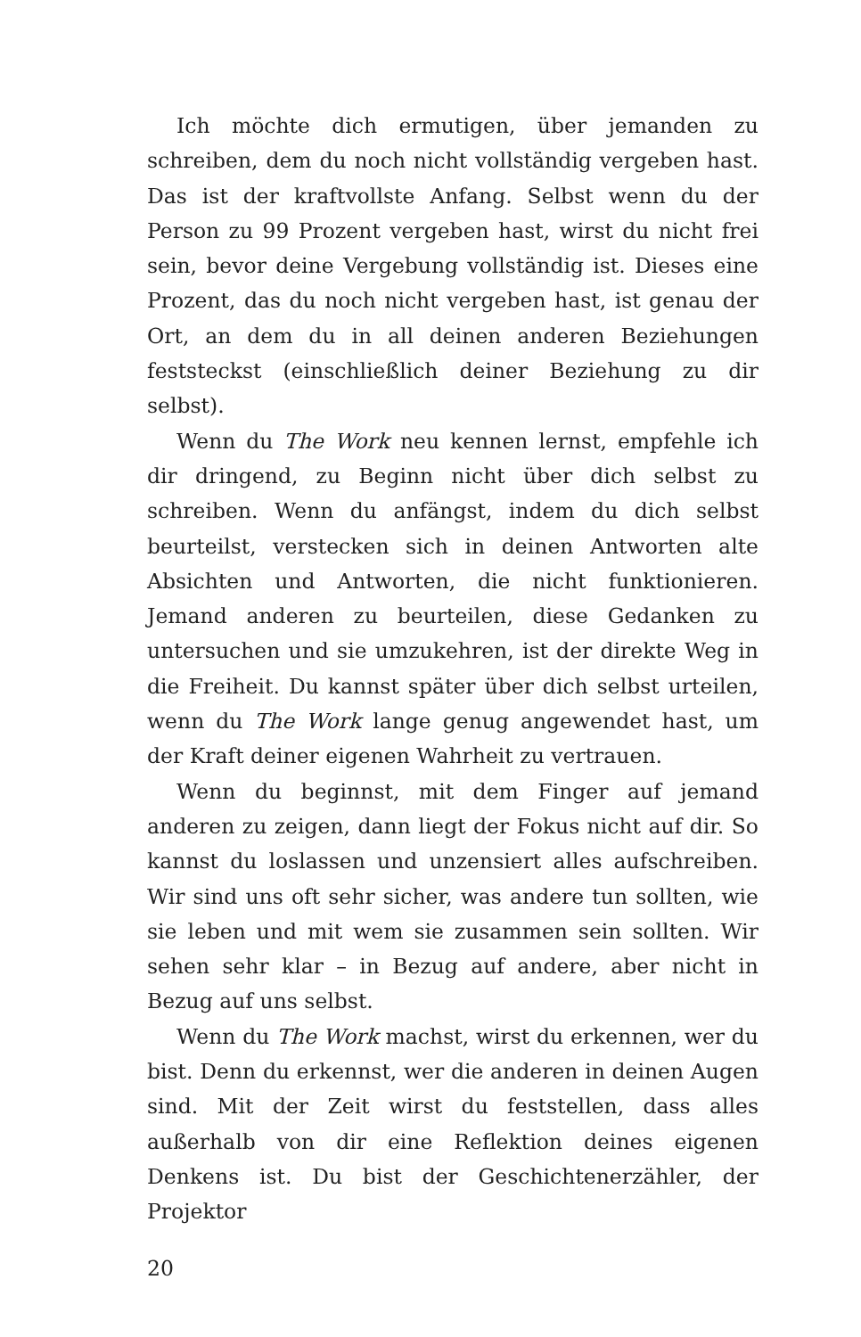Ich möchte dich ermutigen, über jemanden zu schreiben, dem du noch nicht vollständig vergeben hast. Das ist der kraftvollste Anfang. Selbst wenn du der Person zu 99 Prozent vergeben hast, wirst du nicht frei sein, bevor deine Vergebung vollständig ist. Dieses eine Prozent, das du noch nicht vergeben hast, ist genau der Ort, an dem du in all deinen anderen Beziehungen feststeckst (einschließlich deiner Beziehung zu dir selbst).
Wenn du The Work neu kennen lernst, empfehle ich dir dringend, zu Beginn nicht über dich selbst zu schreiben. Wenn du anfängst, indem du dich selbst beurteilst, verstecken sich in deinen Antworten alte Absichten und Antworten, die nicht funktionieren. Jemand anderen zu beurteilen, diese Gedanken zu untersuchen und sie umzukehren, ist der direkte Weg in die Freiheit. Du kannst später über dich selbst urteilen, wenn du The Work lange genug angewendet hast, um der Kraft deiner eigenen Wahrheit zu vertrauen.
Wenn du beginnst, mit dem Finger auf jemand anderen zu zeigen, dann liegt der Fokus nicht auf dir. So kannst du loslassen und unzensiert alles aufschreiben. Wir sind uns oft sehr sicher, was andere tun sollten, wie sie leben und mit wem sie zusammen sein sollten. Wir sehen sehr klar – in Bezug auf andere, aber nicht in Bezug auf uns selbst.
Wenn du The Work machst, wirst du erkennen, wer du bist. Denn du erkennst, wer die anderen in deinen Augen sind. Mit der Zeit wirst du feststellen, dass alles außerhalb von dir eine Reflektion deines eigenen Denkens ist. Du bist der Geschichtenerzähler, der Projektor
20